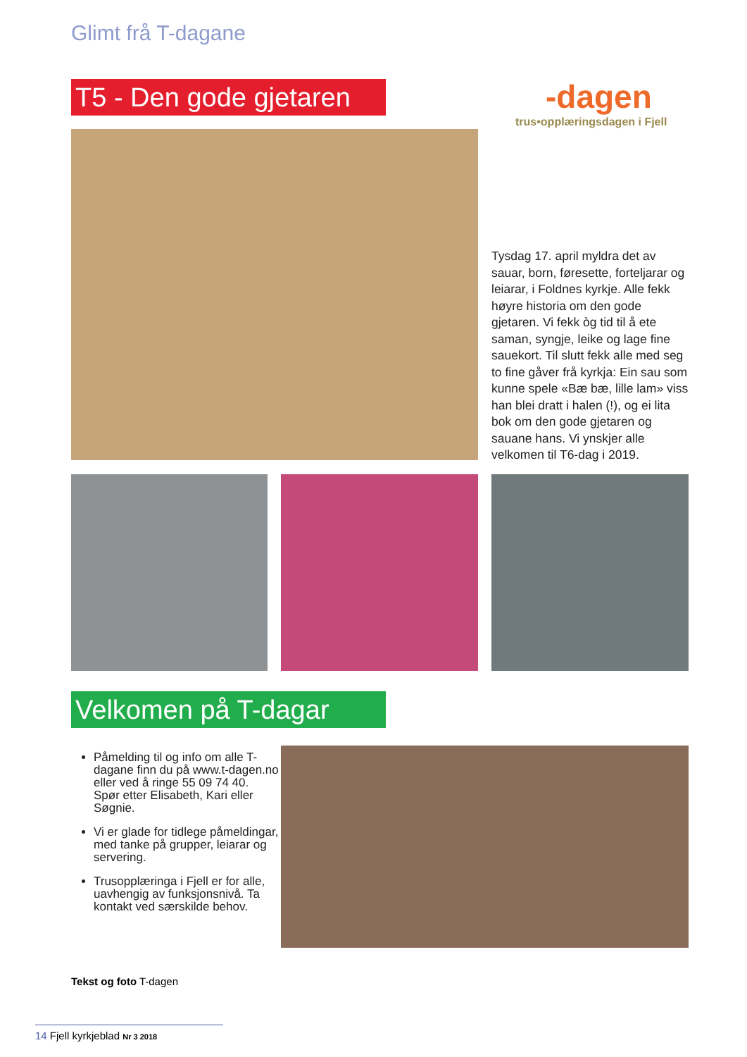Glimt frå T-dagane
T5 - Den gode gjetaren
-dagen
trus•opplæringsdagen i Fjell
Tysdag 17. april myldra det av sauar, born, føresette, forteljarar og leiarar, i Foldnes kyrkje. Alle fekk høyre historia om den gode gjetaren. Vi fekk òg tid til å ete saman, syngje, leike og lage fine sauekort. Til slutt fekk alle med seg to fine gåver frå kyrkja: Ein sau som kunne spele «Bæ bæ, lille lam» viss han blei dratt i halen (!), og ei lita bok om den gode gjetaren og sauane hans. Vi ynskjer alle velkomen til T6-dag i 2019.
Velkomen på T-dagar
Påmelding til og info om alle T-dagane finn du på www.t-dagen.no eller ved å ringe 55 09 74 40.
Spør etter Elisabeth, Kari eller Søgnie.
Vi er glade for tidlege påmeldingar, med tanke på grupper, leiarar og servering.
Trusopplæringa i Fjell er for alle, uavhengig av funksjonsnivå. Ta kontakt ved særskilde behov.
Tekst og foto T-dagen
14 Fjell kyrkjeblad Nr 3 2018